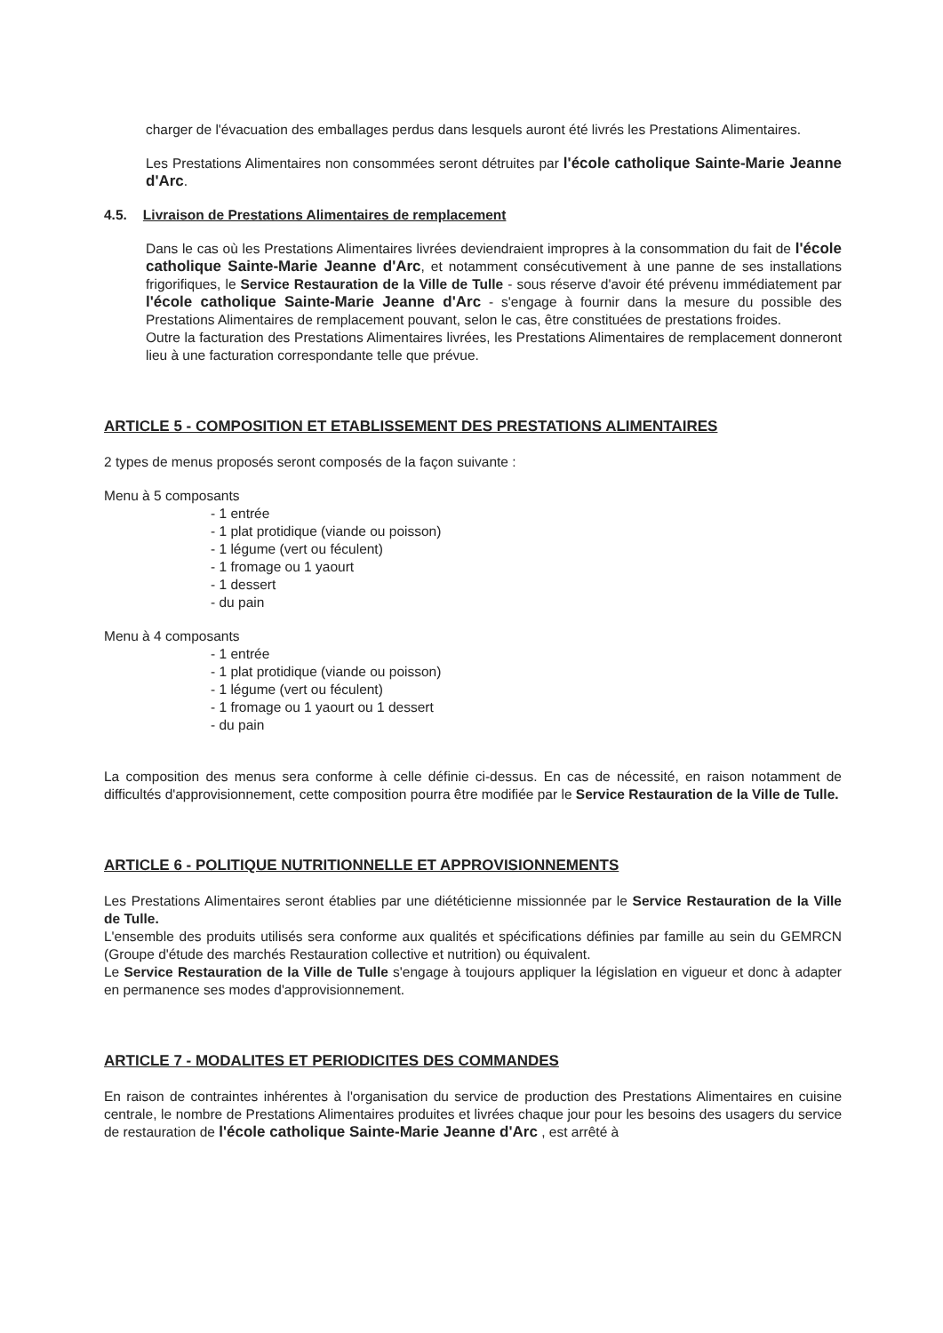charger de l'évacuation des emballages perdus dans lesquels auront été livrés les Prestations Alimentaires.
Les Prestations Alimentaires non consommées seront détruites par l'école catholique Sainte-Marie Jeanne d'Arc.
4.5. Livraison de Prestations Alimentaires de remplacement
Dans le cas où les Prestations Alimentaires livrées deviendraient impropres à la consommation du fait de l'école catholique Sainte-Marie Jeanne d'Arc, et notamment consécutivement à une panne de ses installations frigorifiques, le Service Restauration de la Ville de Tulle - sous réserve d'avoir été prévenu immédiatement par l'école catholique Sainte-Marie Jeanne d'Arc - s'engage à fournir dans la mesure du possible des Prestations Alimentaires de remplacement pouvant, selon le cas, être constituées de prestations froides.
Outre la facturation des Prestations Alimentaires livrées, les Prestations Alimentaires de remplacement donneront lieu à une facturation correspondante telle que prévue.
ARTICLE 5 - COMPOSITION ET ETABLISSEMENT DES PRESTATIONS ALIMENTAIRES
2 types de menus proposés seront composés de la façon suivante :
Menu à 5 composants
- 1 entrée
- 1 plat protidique (viande ou poisson)
- 1 légume (vert ou féculent)
- 1 fromage ou 1 yaourt
- 1 dessert
- du pain
Menu à 4 composants
- 1 entrée
- 1 plat protidique (viande ou poisson)
- 1 légume (vert ou féculent)
- 1 fromage ou 1 yaourt ou 1 dessert
- du pain
La composition des menus sera conforme à celle définie ci-dessus. En cas de nécessité, en raison notamment de difficultés d'approvisionnement, cette composition pourra être modifiée par le Service Restauration de la Ville de Tulle.
ARTICLE 6 - POLITIQUE NUTRITIONNELLE ET APPROVISIONNEMENTS
Les Prestations Alimentaires seront établies par une diététicienne missionnée par le Service Restauration de la Ville de Tulle.
L'ensemble des produits utilisés sera conforme aux qualités et spécifications définies par famille au sein du GEMRCN (Groupe d'étude des marchés Restauration collective et nutrition) ou équivalent.
Le Service Restauration de la Ville de Tulle s'engage à toujours appliquer la législation en vigueur et donc à adapter en permanence ses modes d'approvisionnement.
ARTICLE 7 - MODALITES ET PERIODICITES DES COMMANDES
En raison de contraintes inhérentes à l'organisation du service de production des Prestations Alimentaires en cuisine centrale, le nombre de Prestations Alimentaires produites et livrées chaque jour pour les besoins des usagers du service de restauration de l'école catholique Sainte-Marie Jeanne d'Arc , est arrêté à